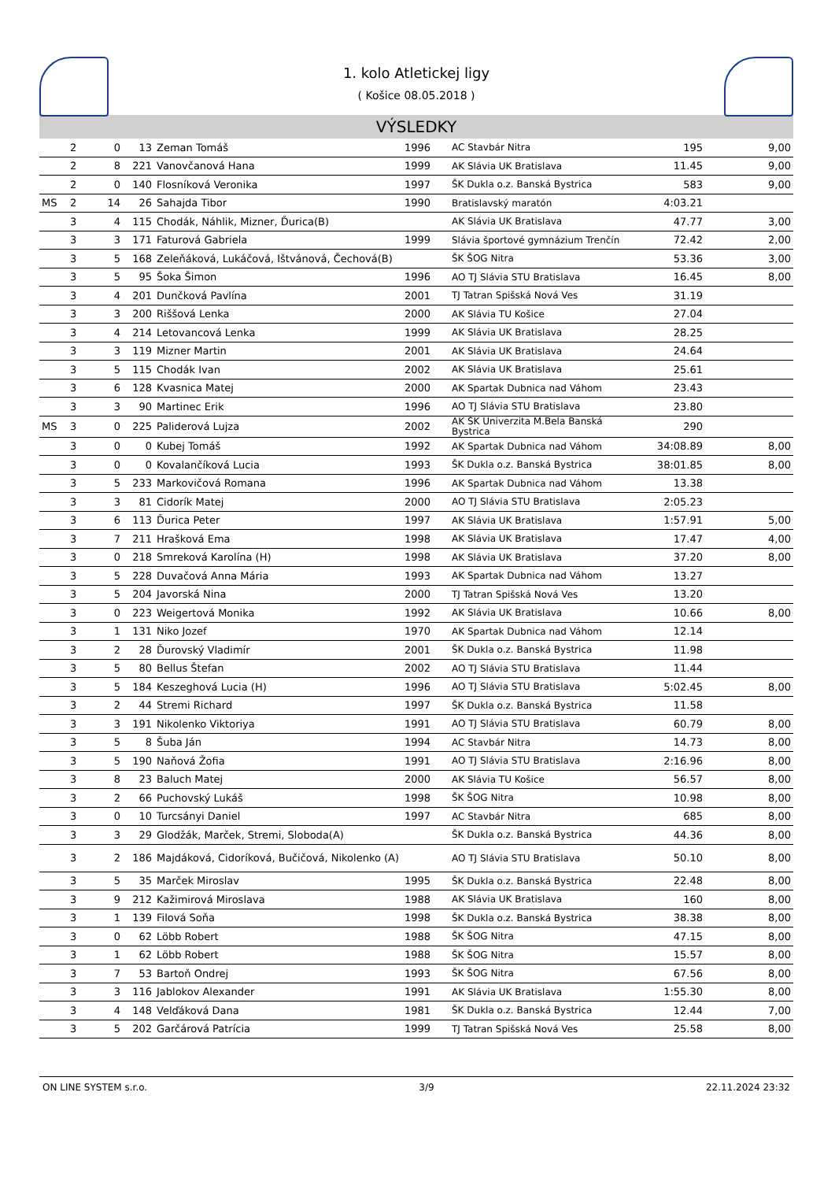1. kolo Atletickej ligy
( Košice 08.05.2018 )
VÝSLEDKY
| | 2 | 0 | 13 | Zeman Tomáš | 1996 | AC Stavbár Nitra | 195 | 9,00 |
| | 2 | 8 | 221 | Vanovčanová Hana | 1999 | AK Slávia UK Bratislava | 11.45 | 9,00 |
| | 2 | 0 | 140 | Flosníková Veronika | 1997 | ŠK Dukla o.z. Banská Bystrica | 583 | 9,00 |
| MS | 2 | 14 | 26 | Sahajda Tibor | 1990 | Bratislavský maratón | 4:03.21 | |
| | 3 | 4 | 115 | Chodák, Náhlik, Mizner, Ďurica(B) | | AK Slávia UK Bratislava | 47.77 | 3,00 |
| | 3 | 3 | 171 | Faturová Gabriela | 1999 | Slávia športové gymnázium Trenčín | 72.42 | 2,00 |
| | 3 | 5 | 168 | Zeleňáková, Lukáčová, Ištvánová, Čechová(B) | | ŠK ŠOG Nitra | 53.36 | 3,00 |
| | 3 | 5 | 95 | Šoka Šimon | 1996 | AO TJ Slávia STU Bratislava | 16.45 | 8,00 |
| | 3 | 4 | 201 | Dunčková Pavlína | 2001 | TJ Tatran Spišská Nová Ves | 31.19 | |
| | 3 | 3 | 200 | Riššová Lenka | 2000 | AK Slávia TU Košice | 27.04 | |
| | 3 | 4 | 214 | Letovancová Lenka | 1999 | AK Slávia UK Bratislava | 28.25 | |
| | 3 | 3 | 119 | Mizner Martin | 2001 | AK Slávia UK Bratislava | 24.64 | |
| | 3 | 5 | 115 | Chodák Ivan | 2002 | AK Slávia UK Bratislava | 25.61 | |
| | 3 | 6 | 128 | Kvasnica Matej | 2000 | AK Spartak Dubnica nad Váhom | 23.43 | |
| | 3 | 3 | 90 | Martinec Erik | 1996 | AO TJ Slávia STU Bratislava | 23.80 | |
| MS | 3 | 0 | 225 | Paliderová Lujza | 2002 | AK ŠK Univerzita M.Bela Banská Bystrica | 290 | |
| | 3 | 0 | 0 | Kubej Tomáš | 1992 | AK Spartak Dubnica nad Váhom | 34:08.89 | 8,00 |
| | 3 | 0 | 0 | Kovalančíková Lucia | 1993 | ŠK Dukla o.z. Banská Bystrica | 38:01.85 | 8,00 |
| | 3 | 5 | 233 | Markovičová Romana | 1996 | AK Spartak Dubnica nad Váhom | 13.38 | |
| | 3 | 3 | 81 | Cidorík Matej | 2000 | AO TJ Slávia STU Bratislava | 2:05.23 | |
| | 3 | 6 | 113 | Ďurica Peter | 1997 | AK Slávia UK Bratislava | 1:57.91 | 5,00 |
| | 3 | 7 | 211 | Hrašková Ema | 1998 | AK Slávia UK Bratislava | 17.47 | 4,00 |
| | 3 | 0 | 218 | Smreková Karolína (H) | 1998 | AK Slávia UK Bratislava | 37.20 | 8,00 |
| | 3 | 5 | 228 | Duvačová Anna Mária | 1993 | AK Spartak Dubnica nad Váhom | 13.27 | |
| | 3 | 5 | 204 | Javorská Nina | 2000 | TJ Tatran Spišská Nová Ves | 13.20 | |
| | 3 | 0 | 223 | Weigertová Monika | 1992 | AK Slávia UK Bratislava | 10.66 | 8,00 |
| | 3 | 1 | 131 | Niko Jozef | 1970 | AK Spartak Dubnica nad Váhom | 12.14 | |
| | 3 | 2 | 28 | Ďurovský Vladimír | 2001 | ŠK Dukla o.z. Banská Bystrica | 11.98 | |
| | 3 | 5 | 80 | Bellus Štefan | 2002 | AO TJ Slávia STU Bratislava | 11.44 | |
| | 3 | 5 | 184 | Keszeghová Lucia (H) | 1996 | AO TJ Slávia STU Bratislava | 5:02.45 | 8,00 |
| | 3 | 2 | 44 | Stremi Richard | 1997 | ŠK Dukla o.z. Banská Bystrica | 11.58 | |
| | 3 | 3 | 191 | Nikolenko Viktoriya | 1991 | AO TJ Slávia STU Bratislava | 60.79 | 8,00 |
| | 3 | 5 | 8 | Šuba Ján | 1994 | AC Stavbár Nitra | 14.73 | 8,00 |
| | 3 | 5 | 190 | Naňová Žofia | 1991 | AO TJ Slávia STU Bratislava | 2:16.96 | 8,00 |
| | 3 | 8 | 23 | Baluch Matej | 2000 | AK Slávia TU Košice | 56.57 | 8,00 |
| | 3 | 2 | 66 | Puchovský Lukáš | 1998 | ŠK ŠOG Nitra | 10.98 | 8,00 |
| | 3 | 0 | 10 | Turcsányi Daniel | 1997 | AC Stavbár Nitra | 685 | 8,00 |
| | 3 | 3 | 29 | Glodžák, Marček, Stremi, Sloboda(A) | | ŠK Dukla o.z. Banská Bystrica | 44.36 | 8,00 |
| | 3 | 2 | 186 | Majdáková, Cidoríková, Bučičová, Nikolenko (A) | | AO TJ Slávia STU Bratislava | 50.10 | 8,00 |
| | 3 | 5 | 35 | Marček Miroslav | 1995 | ŠK Dukla o.z. Banská Bystrica | 22.48 | 8,00 |
| | 3 | 9 | 212 | Kažimirová Miroslava | 1988 | AK Slávia UK Bratislava | 160 | 8,00 |
| | 3 | 1 | 139 | Filová Soňa | 1998 | ŠK Dukla o.z. Banská Bystrica | 38.38 | 8,00 |
| | 3 | 0 | 62 | Löbb Robert | 1988 | ŠK ŠOG Nitra | 47.15 | 8,00 |
| | 3 | 1 | 62 | Löbb Robert | 1988 | ŠK ŠOG Nitra | 15.57 | 8,00 |
| | 3 | 7 | 53 | Bartoň Ondrej | 1993 | ŠK ŠOG Nitra | 67.56 | 8,00 |
| | 3 | 3 | 116 | Jablokov Alexander | 1991 | AK Slávia UK Bratislava | 1:55.30 | 8,00 |
| | 3 | 4 | 148 | Velďáková Dana | 1981 | ŠK Dukla o.z. Banská Bystrica | 12.44 | 7,00 |
| | 3 | 5 | 202 | Garčárová Patrícia | 1999 | TJ Tatran Spišská Nová Ves | 25.58 | 8,00 |
ON LINE SYSTEM s.r.o. 3/9 22.11.2024 23:32